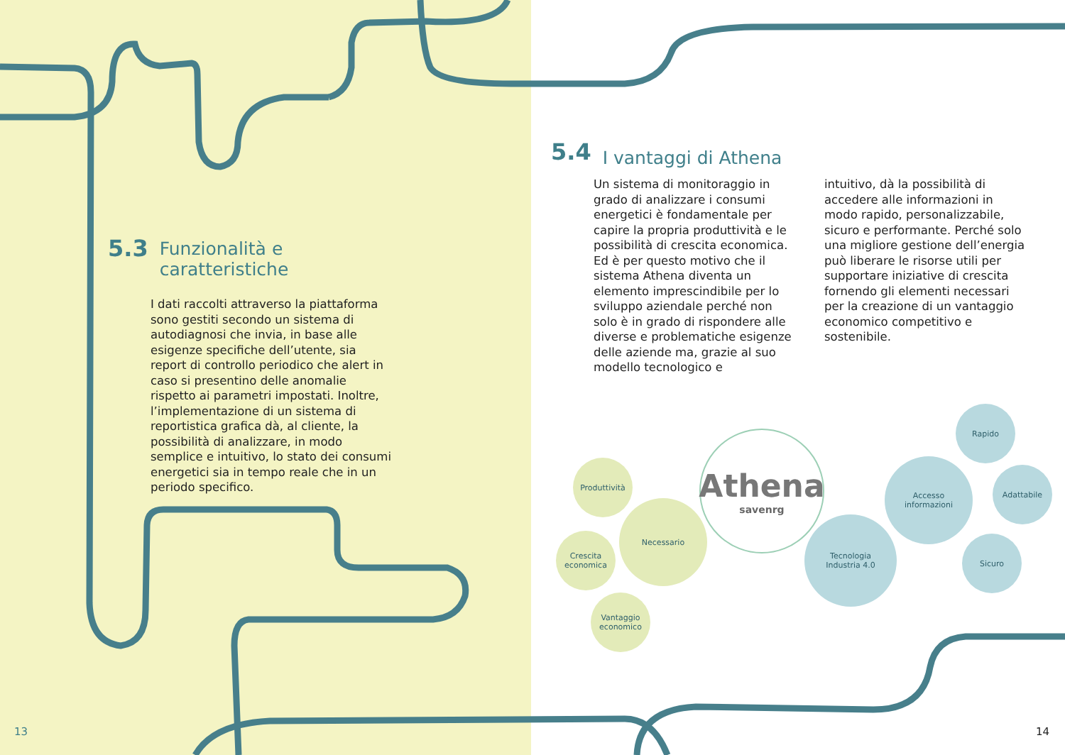5.3 Funzionalità e
caratteristiche
I dati raccolti attraverso la piattaforma sono gestiti secondo un sistema di autodiagnosi che invia, in base alle esigenze specifiche dell’utente, sia report di controllo periodico che alert in caso si presentino delle anomalie rispetto ai parametri impostati. Inoltre, l’implementazione di un sistema di reportistica grafica dà, al cliente, la possibilità di analizzare, in modo semplice e intuitivo, lo stato dei consumi energetici sia in tempo reale che in un periodo specifico.
5.4 I vantaggi di Athena
Un sistema di monitoraggio in grado di analizzare i consumi energetici è fondamentale per capire la propria produttività e le possibilità di crescita economica. Ed è per questo motivo che il sistema Athena diventa un elemento imprescindibile per lo sviluppo aziendale perché non solo è in grado di rispondere alle diverse e problematiche esigenze delle aziende ma, grazie al suo modello tecnologico e
intuitivo, dà la possibilità di accedere alle informazioni in modo rapido, personalizzabile, sicuro e performante. Perché solo una migliore gestione dell’energia può liberare le risorse utili per supportare iniziative di crescita fornendo gli elementi necessari per la creazione di un vantaggio economico competitivo e sostenibile.
Produttività
Necessario
Crescita
economica
Vantaggio
economico
Athena
savenrg
Tecnologia
Industria 4.0
Accesso
informazioni
Rapido
Adattabile
Sicuro
13 14